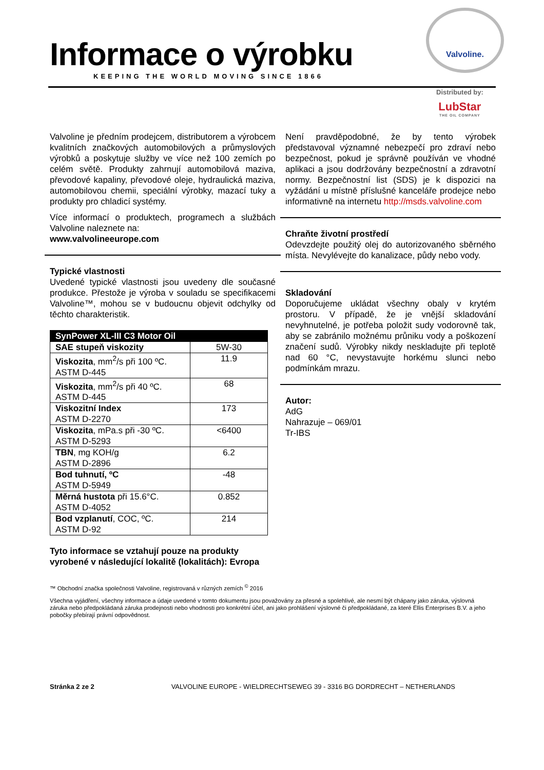Informace o výrobku
KEEPING THE WORLD MOVING SINCE 1866
Valvoline.
Distributed by:
LubStar
THE OIL COMPANY
Valvoline je předním prodejcem, distributorem a výrobcem kvalitních značkových automobilových a průmyslových výrobků a poskytuje služby ve více než 100 zemích po celém světě. Produkty zahrnují automobilová maziva, převodové kapaliny, převodové oleje, hydraulická maziva, automobilovou chemii, speciální výrobky, mazací tuky a produkty pro chladicí systémy.
Více informací o produktech, programech a službách Valvoline naleznete na:
www.valvolineeurope.com
Typické vlastnosti
Uvedené typické vlastnosti jsou uvedeny dle současné produkce. Přestože je výroba v souladu se specifikacemi Valvoline™, mohou se v budoucnu objevit odchylky od těchto charakteristik.
| SynPower XL-III C3 Motor Oil | |
| --- | --- |
| SAE stupeň viskozity | 5W-30 |
| Viskozita , mm<sup>2</sup>/s při 100 ºC. ASTM D-445 | 11.9 |
| Viskozita , mm<sup>2</sup>/s při 40 ºC. ASTM D-445 | 68 |
| Viskozitní Index ASTM D-2270 | 173 |
| Viskozita , mPa.s při -30 ºC. ASTM D-5293 | <6400 |
| TBN , mg KOH/g ASTM D-2896 | 6.2 |
| Bod tuhnutí, ºC ASTM D-5949 | -48 |
| Měrná hustota při 15.6°C. ASTM D-4052 | 0.852 |
| Bod vzplanutí , COC, ºC. ASTM D-92 | 214 |
Tyto informace se vztahují pouze na produkty vyrobené v následující lokalitě (lokalitách): Evropa
™ Obchodní značka společnosti Valvoline, registrovaná v různých zemích <sup>©</sup> 2016
Všechna vyjádření, všechny informace a údaje uvedené v tomto dokumentu jsou považovány za přesné a spolehlivé, ale nesmí být chápany jako záruka, výslovná záruka nebo předpokládaná záruka prodejnosti nebo vhodnosti pro konkrétní účel, ani jako prohlášení výslovné či předpokládané, za které Ellis Enterprises B.V. a jeho pobočky přebírají právní odpovědnost.
Není pravděpodobné, že by tento výrobek představoval významné nebezpečí pro zdraví nebo bezpečnost, pokud je správně používán ve vhodné aplikaci a jsou dodržovány bezpečnostní a zdravotní normy. Bezpečnostní list (SDS) je k dispozici na vyžádání u místně příslušné kanceláře prodejce nebo informativně na internetu http://msds.valvoline.com
Chraňte životní prostředí
Odevzdejte použitý olej do autorizovaného sběrného místa. Nevylévejte do kanalizace, půdy nebo vody.
Skladování
Doporučujeme ukládat všechny obaly v krytém prostoru. V případě, že je vnější skladování nevyhnutelné, je potřeba položit sudy vodorovně tak, aby se zabránilo možnému průniku vody a poškození značení sudů. Výrobky nikdy neskladujte při teplotě nad 60 °C, nevystavujte horkému slunci nebo podmínkám mrazu.
Autor:
AdG
Nahrazuje – 069/01
Tr-IBS
Stránka 2 ze 2 VALVOLINE EUROPE - WIELDRECHTSEWEG 39 - 3316 BG DORDRECHT – NETHERLANDS